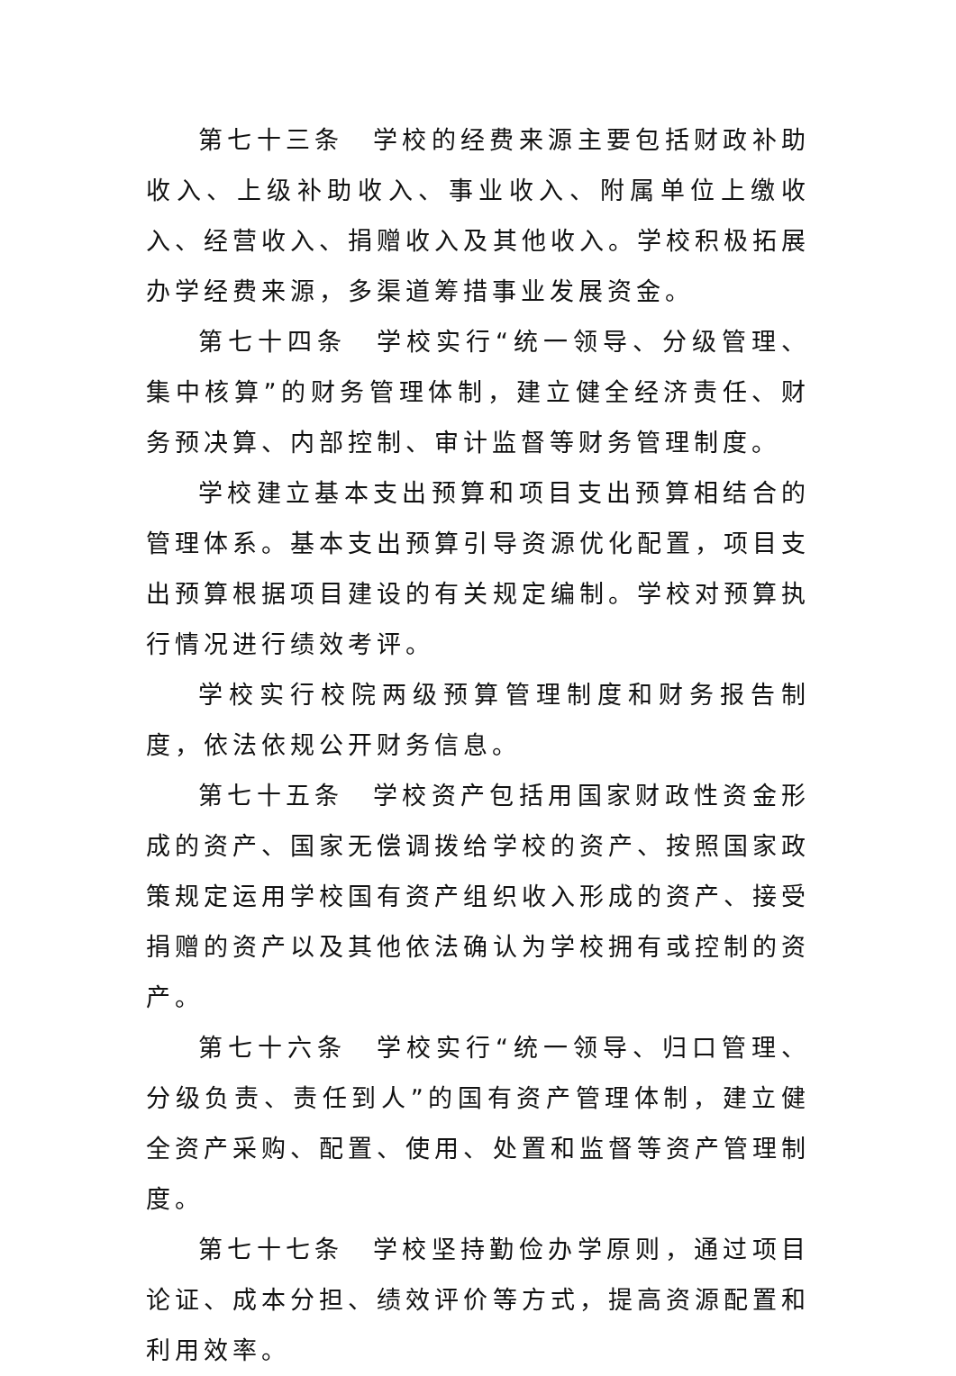第七十三条　学校的经费来源主要包括财政补助收入、上级补助收入、事业收入、附属单位上缴收入、经营收入、捐赠收入及其他收入。学校积极拓展办学经费来源，多渠道筹措事业发展资金。
第七十四条　学校实行“统一领导、分级管理、集中核算”的财务管理体制，建立健全经济责任、财务预决算、内部控制、审计监督等财务管理制度。
学校建立基本支出预算和项目支出预算相结合的管理体系。基本支出预算引导资源优化配置，项目支出预算根据项目建设的有关规定编制。学校对预算执行情况进行绩效考评。
学校实行校院两级预算管理制度和财务报告制度，依法依规公开财务信息。
第七十五条　学校资产包括用国家财政性资金形成的资产、国家无偿调拨给学校的资产、按照国家政策规定运用学校国有资产组织收入形成的资产、接受捐赠的资产以及其他依法确认为学校拥有或控制的资产。
第七十六条　学校实行“统一领导、归口管理、分级负责、责任到人”的国有资产管理体制，建立健全资产采购、配置、使用、处置和监督等资产管理制度。
第七十七条　学校坚持勤俭办学原则，通过项目论证、成本分担、绩效评价等方式，提高资源配置和利用效率。